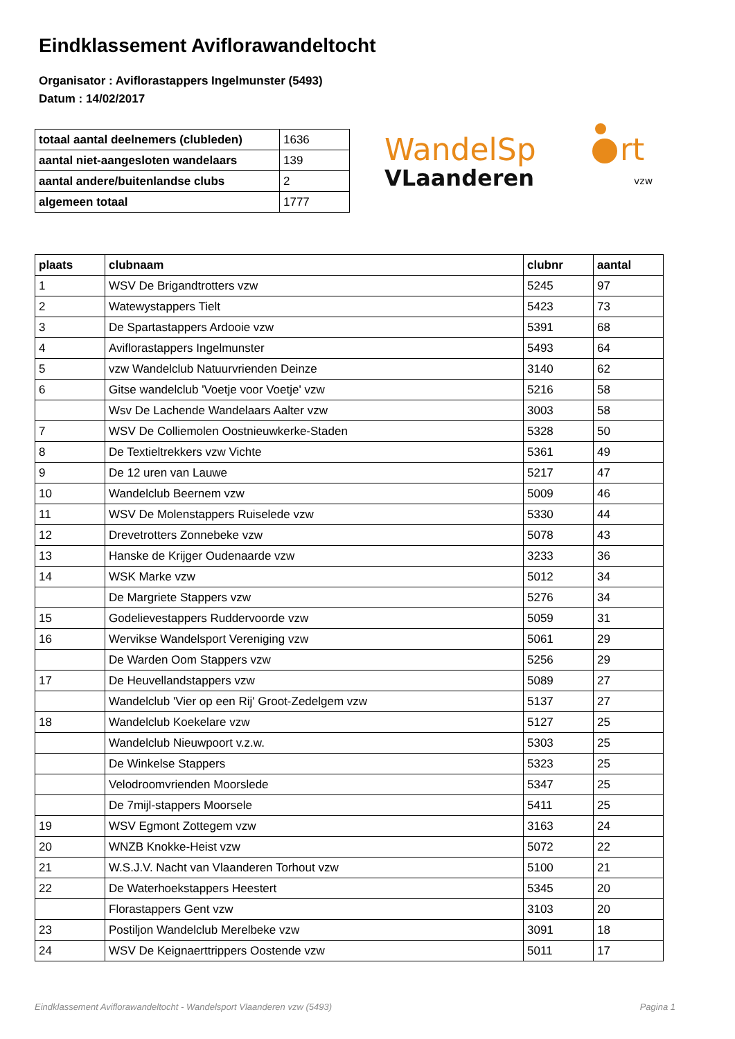Eindklassement Aviflorawandeltocht
Organisator : Aviflorastappers Ingelmunster (5493)
Datum : 14/02/2017
| totaal aantal deelnemers (clubleden) | 1636 |
| aantal niet-aangesloten wandelaars | 139 |
| aantal andere/buitenlandse clubs | 2 |
| algemeen totaal | 1777 |
WandelSp
rt
VLaanderen
vzw
| plaats | clubnaam | clubnr | aantal |
| --- | --- | --- | --- |
| 1 | WSV De Brigandtrotters vzw | 5245 | 97 |
| 2 | Watewystappers Tielt | 5423 | 73 |
| 3 | De Spartastappers Ardooie vzw | 5391 | 68 |
| 4 | Aviflorastappers Ingelmunster | 5493 | 64 |
| 5 | vzw Wandelclub Natuurvrienden Deinze | 3140 | 62 |
| 6 | Gitse wandelclub 'Voetje voor Voetje' vzw | 5216 | 58 |
| | Wsv De Lachende Wandelaars Aalter vzw | 3003 | 58 |
| 7 | WSV De Colliemolen Oostnieuwkerke-Staden | 5328 | 50 |
| 8 | De Textieltrekkers vzw Vichte | 5361 | 49 |
| 9 | De 12 uren van Lauwe | 5217 | 47 |
| 10 | Wandelclub Beernem vzw | 5009 | 46 |
| 11 | WSV De Molenstappers Ruiselede vzw | 5330 | 44 |
| 12 | Drevetrotters Zonnebeke vzw | 5078 | 43 |
| 13 | Hanske de Krijger Oudenaarde vzw | 3233 | 36 |
| 14 | WSK Marke vzw | 5012 | 34 |
| | De Margriete Stappers vzw | 5276 | 34 |
| 15 | Godelievestappers Ruddervoorde vzw | 5059 | 31 |
| 16 | Wervikse Wandelsport Vereniging vzw | 5061 | 29 |
| | De Warden Oom Stappers vzw | 5256 | 29 |
| 17 | De Heuvellandstappers vzw | 5089 | 27 |
| | Wandelclub 'Vier op een Rij' Groot-Zedelgem vzw | 5137 | 27 |
| 18 | Wandelclub Koekelare vzw | 5127 | 25 |
| | Wandelclub Nieuwpoort v.z.w. | 5303 | 25 |
| | De Winkelse Stappers | 5323 | 25 |
| | Velodroomvrienden Moorslede | 5347 | 25 |
| | De 7mijl-stappers Moorsele | 5411 | 25 |
| 19 | WSV Egmont Zottegem vzw | 3163 | 24 |
| 20 | WNZB Knokke-Heist vzw | 5072 | 22 |
| 21 | W.S.J.V. Nacht van Vlaanderen Torhout vzw | 5100 | 21 |
| 22 | De Waterhoekstappers Heestert | 5345 | 20 |
| | Florastappers Gent vzw | 3103 | 20 |
| 23 | Postiljon Wandelclub Merelbeke vzw | 3091 | 18 |
| 24 | WSV De Keignaerttrippers Oostende vzw | 5011 | 17 |
Eindklassement Aviflorawandeltocht - Wandelsport Vlaanderen vzw (5493) Pagina 1